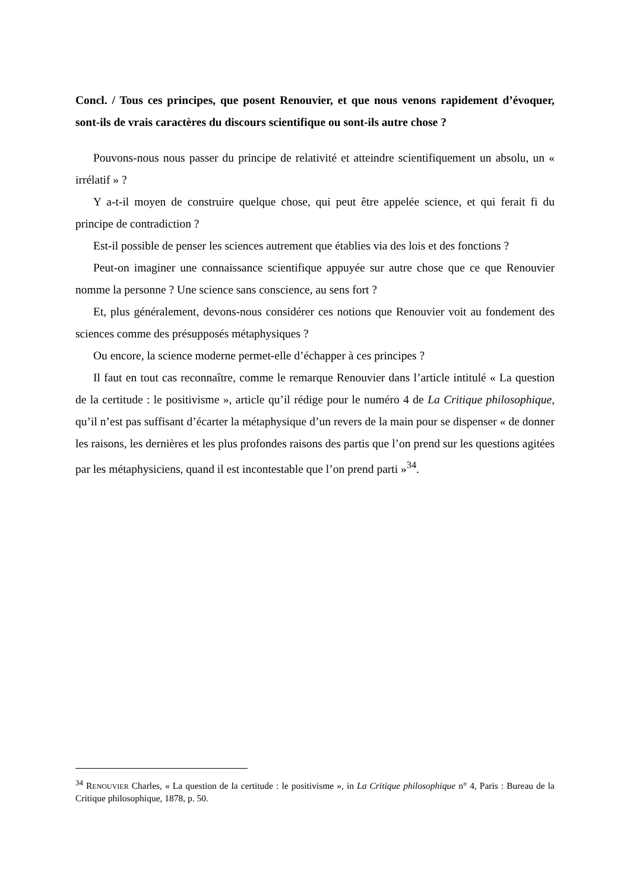Concl. / Tous ces principes, que posent Renouvier, et que nous venons rapidement d’évoquer, sont-ils de vrais caractères du discours scientifique ou sont-ils autre chose ?
Pouvons-nous nous passer du principe de relativité et atteindre scientifiquement un absolu, un « irrélatif » ?
Y a-t-il moyen de construire quelque chose, qui peut être appelée science, et qui ferait fi du principe de contradiction ?
Est-il possible de penser les sciences autrement que établies via des lois et des fonctions ?
Peut-on imaginer une connaissance scientifique appuyée sur autre chose que ce que Renouvier nomme la personne ? Une science sans conscience, au sens fort ?
Et, plus généralement, devons-nous considérer ces notions que Renouvier voit au fondement des sciences comme des présupposés métaphysiques ?
Ou encore, la science moderne permet-elle d’échapper à ces principes ?
Il faut en tout cas reconnaître, comme le remarque Renouvier dans l’article intitulé « La question de la certitude : le positivisme », article qu’il rédige pour le numéro 4 de La Critique philosophique, qu’il n’est pas suffisant d’écarter la métaphysique d’un revers de la main pour se dispenser « de donner les raisons, les dernières et les plus profondes raisons des partis que l’on prend sur les questions agitées par les métaphysiciens, quand il est incontestable que l’on prend parti »<sup>34</sup>.
<sup>34</sup> RENOUVIER Charles, « La question de la certitude : le positivisme », in La Critique philosophique n° 4, Paris : Bureau de la Critique philosophique, 1878, p. 50.